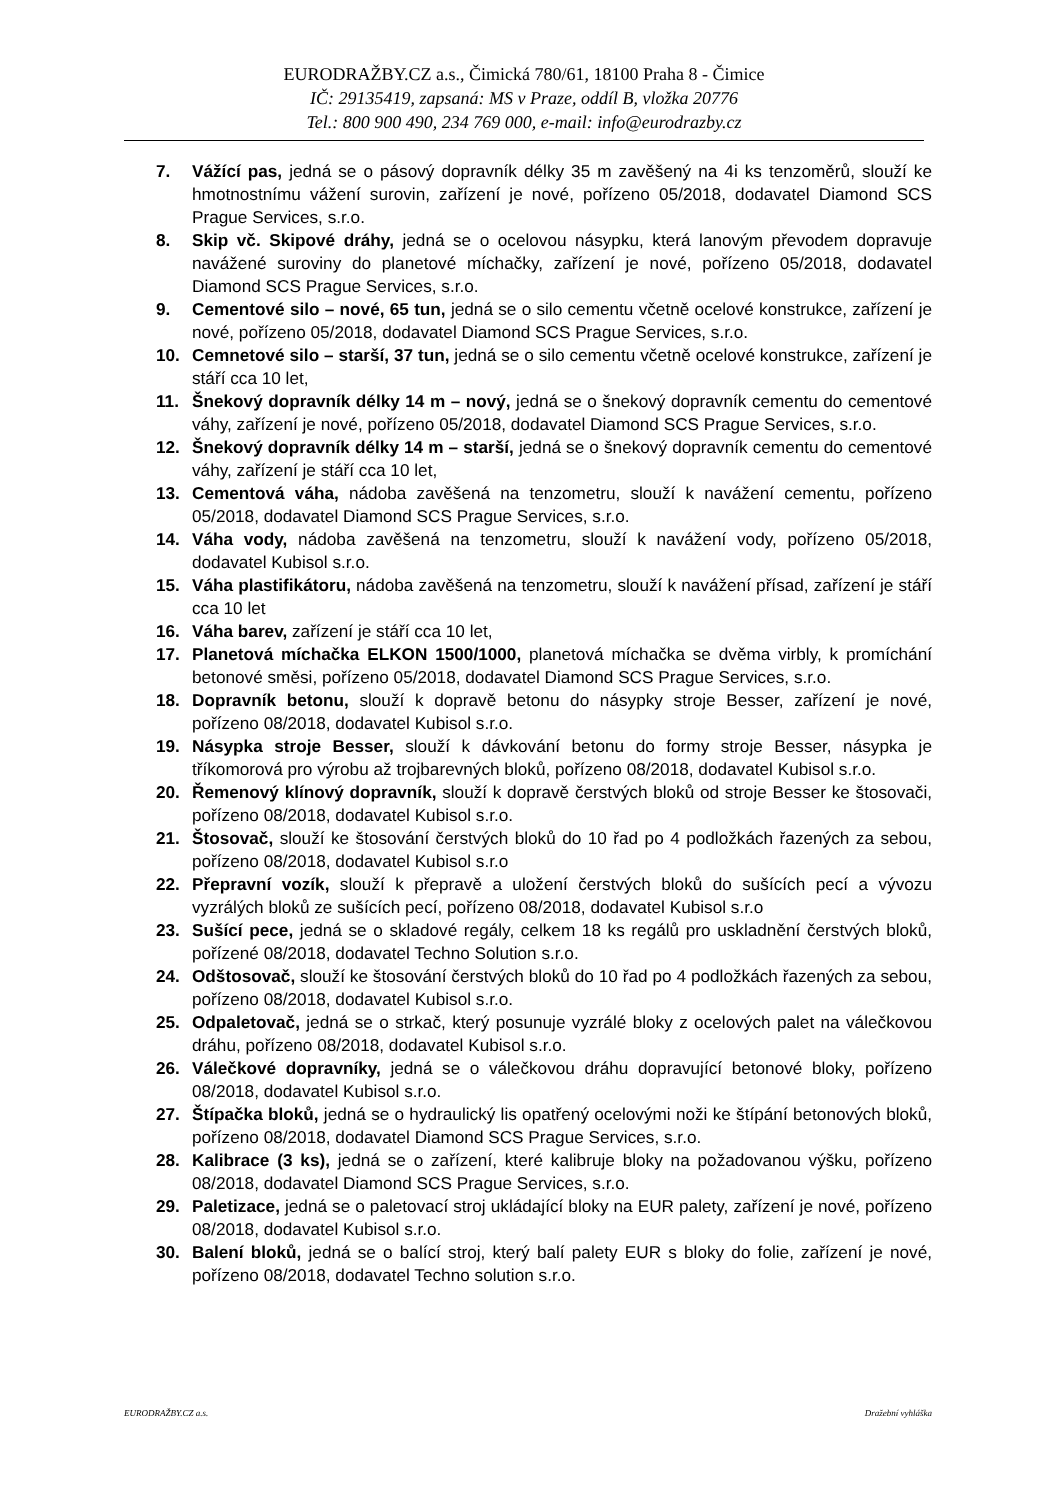EURODRAŽBY.CZ a.s., Čimická 780/61, 18100 Praha 8 - Čimice
IČ: 29135419, zapsaná: MS v Praze, oddíl B, vložka 20776
Tel.: 800 900 490, 234 769 000, e-mail: info@eurodrazby.cz
7. Vážící pas, jedná se o pásový dopravník délky 35 m zavěšený na 4i ks tenzoměrů, slouží ke hmotnostnímu vážení surovin, zařízení je nové, pořízeno 05/2018, dodavatel Diamond SCS Prague Services, s.r.o.
8. Skip vč. Skipové dráhy, jedná se o ocelovou násypku, která lanovým převodem dopravuje navážené suroviny do planetové míchačky, zařízení je nové, pořízeno 05/2018, dodavatel Diamond SCS Prague Services, s.r.o.
9. Cementové silo – nové, 65 tun, jedná se o silo cementu včetně ocelové konstrukce, zařízení je nové, pořízeno 05/2018, dodavatel Diamond SCS Prague Services, s.r.o.
10. Cemnetové silo – starší, 37 tun, jedná se o silo cementu včetně ocelové konstrukce, zařízení je stáří cca 10 let,
11. Šnekový dopravník délky 14 m – nový, jedná se o šnekový dopravník cementu do cementové váhy, zařízení je nové, pořízeno 05/2018, dodavatel Diamond SCS Prague Services, s.r.o.
12. Šnekový dopravník délky 14 m – starší, jedná se o šnekový dopravník cementu do cementové váhy, zařízení je stáří cca 10 let,
13. Cementová váha, nádoba zavěšená na tenzometru, slouží k navážení cementu, pořízeno 05/2018, dodavatel Diamond SCS Prague Services, s.r.o.
14. Váha vody, nádoba zavěšená na tenzometru, slouží k navážení vody, pořízeno 05/2018, dodavatel Kubisol s.r.o.
15. Váha plastifikátoru, nádoba zavěšená na tenzometru, slouží k navážení přísad, zařízení je stáří cca 10 let
16. Váha barev, zařízení je stáří cca 10 let,
17. Planetová míchačka ELKON 1500/1000, planetová míchačka se dvěma virbly, k promíchání betonové směsi, pořízeno 05/2018, dodavatel Diamond SCS Prague Services, s.r.o.
18. Dopravník betonu, slouží k dopravě betonu do násypky stroje Besser, zařízení je nové, pořízeno 08/2018, dodavatel Kubisol s.r.o.
19. Násypka stroje Besser, slouží k dávkování betonu do formy stroje Besser, násypka je tříkomorová pro výrobu až trojbarevných bloků, pořízeno 08/2018, dodavatel Kubisol s.r.o.
20. Řemenový klínový dopravník, slouží k dopravě čerstvých bloků od stroje Besser ke štosovači, pořízeno 08/2018, dodavatel Kubisol s.r.o.
21. Štosovač, slouží ke štosování čerstvých bloků do 10 řad po 4 podložkách řazených za sebou, pořízeno 08/2018, dodavatel Kubisol s.r.o
22. Přepravní vozík, slouží k přepravě a uložení čerstvých bloků do sušících pecí a vývozu vyzrálých bloků ze sušících pecí, pořízeno 08/2018, dodavatel Kubisol s.r.o
23. Sušící pece, jedná se o skladové regály, celkem 18 ks regálů pro uskladnění čerstvých bloků, pořízené 08/2018, dodavatel Techno Solution s.r.o.
24. Odštosovač, slouží ke štosování čerstvých bloků do 10 řad po 4 podložkách řazených za sebou, pořízeno 08/2018, dodavatel Kubisol s.r.o.
25. Odpaletovač, jedná se o strkač, který posunuje vyzrálé bloky z ocelových palet na válečkovou dráhu, pořízeno 08/2018, dodavatel Kubisol s.r.o.
26. Válečkové dopravníky, jedná se o válečkovou dráhu dopravující betonové bloky, pořízeno 08/2018, dodavatel Kubisol s.r.o.
27. Štípačka bloků, jedná se o hydraulický lis opatřený ocelovými noži ke štípání betonových bloků, pořízeno 08/2018, dodavatel Diamond SCS Prague Services, s.r.o.
28. Kalibrace (3 ks), jedná se o zařízení, které kalibruje bloky na požadovanou výšku, pořízeno 08/2018, dodavatel Diamond SCS Prague Services, s.r.o.
29. Paletizace, jedná se o paletovací stroj ukládající bloky na EUR palety, zařízení je nové, pořízeno 08/2018, dodavatel Kubisol s.r.o.
30. Balení bloků, jedná se o balící stroj, který balí palety EUR s bloky do folie, zařízení je nové, pořízeno 08/2018, dodavatel Techno solution s.r.o.
EURODRAŽBY.CZ a.s. Dražební vyhláška